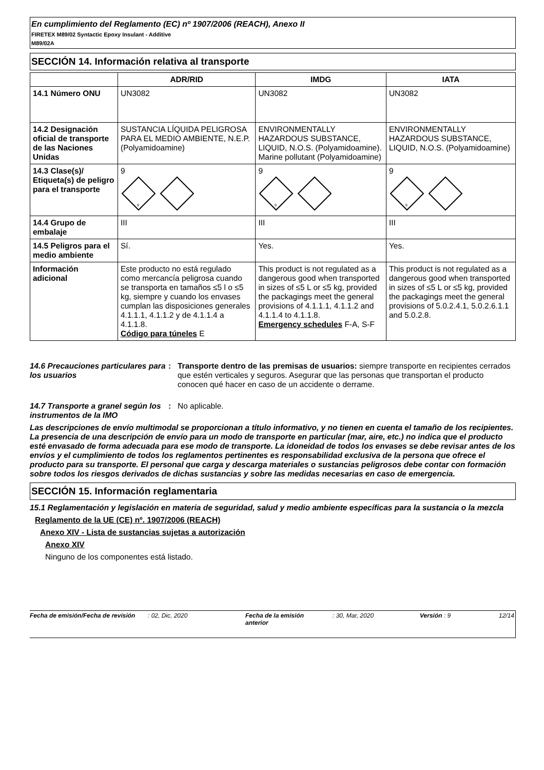En cumplimiento del Reglamento (EC) nº 1907/2006 (REACH), Anexo II
FIRETEX M89/02 Syntactic Epoxy Insulant - Additive
M89/02A
SECCIÓN 14. Información relativa al transporte
| | ADR/RID | IMDG | IATA |
| --- | --- | --- | --- |
| 14.1 Número ONU | UN3082 | UN3082 | UN3082 |
| 14.2 Designación oficial de transporte de las Naciones Unidas | SUSTANCIA LÍQUIDA PELIGROSA PARA EL MEDIO AMBIENTE, N.E.P. (Polyamidoamine) | ENVIRONMENTALLY HAZARDOUS SUBSTANCE, LIQUID, N.O.S. (Polyamidoamine). Marine pollutant (Polyamidoamine) | ENVIRONMENTALLY HAZARDOUS SUBSTANCE, LIQUID, N.O.S. (Polyamidoamine) |
| 14.3 Clase(s)/ Etiqueta(s) de peligro para el transporte | 9 9 | 9 9 | 9 9 |
| 14.4 Grupo de embalaje | III | III | III |
| 14.5 Peligros para el medio ambiente | Sí. | Yes. | Yes. |
| Información adicional | Este producto no está regulado como mercancía peligrosa cuando se transporta en tamaños ≤5 l o ≤5 kg, siempre y cuando los envases cumplan las disposiciones generales 4.1.1.1, 4.1.1.2 y de 4.1.1.4 a 4.1.1.8. Código para túneles E | This product is not regulated as a dangerous good when transported in sizes of ≤5 L or ≤5 kg, provided the packagings meet the general provisions of 4.1.1.1, 4.1.1.2 and 4.1.1.4 to 4.1.1.8. Emergency schedules F-A, S-F | This product is not regulated as a dangerous good when transported in sizes of ≤5 L or ≤5 kg, provided the packagings meet the general provisions of 5.0.2.4.1, 5.0.2.6.1.1 and 5.0.2.8. |
14.6 Precauciones particulares para los usuarios
: Transporte dentro de las premisas de usuarios: siempre transporte en recipientes cerrados que estén verticales y seguros. Asegurar que las personas que transportan el producto conocen qué hacer en caso de un accidente o derrame.
14.7 Transporte a granel según los instrumentos de la IMO
: No aplicable.
Las descripciones de envío multimodal se proporcionan a título informativo, y no tienen en cuenta el tamaño de los recipientes. La presencia de una descripción de envío para un modo de transporte en particular (mar, aire, etc.) no indica que el producto esté envasado de forma adecuada para ese modo de transporte. La idoneidad de todos los envases se debe revisar antes de los envíos y el cumplimiento de todos los reglamentos pertinentes es responsabilidad exclusiva de la persona que ofrece el producto para su transporte. El personal que carga y descarga materiales o sustancias peligrosos debe contar con formación sobre todos los riesgos derivados de dichas sustancias y sobre las medidas necesarias en caso de emergencia.
SECCIÓN 15. Información reglamentaria
15.1 Reglamentación y legislación en materia de seguridad, salud y medio ambiente específicas para la sustancia o la mezcla
Reglamento de la UE (CE) nº. 1907/2006 (REACH)
Anexo XIV - Lista de sustancias sujetas a autorización
Anexo XIV
Ninguno de los componentes está listado.
Fecha de emisión/Fecha de revisión
: 02, Dic, 2020 Fecha de la emisión anterior
: 30, Mar, 2020 Versión : 9 12/14